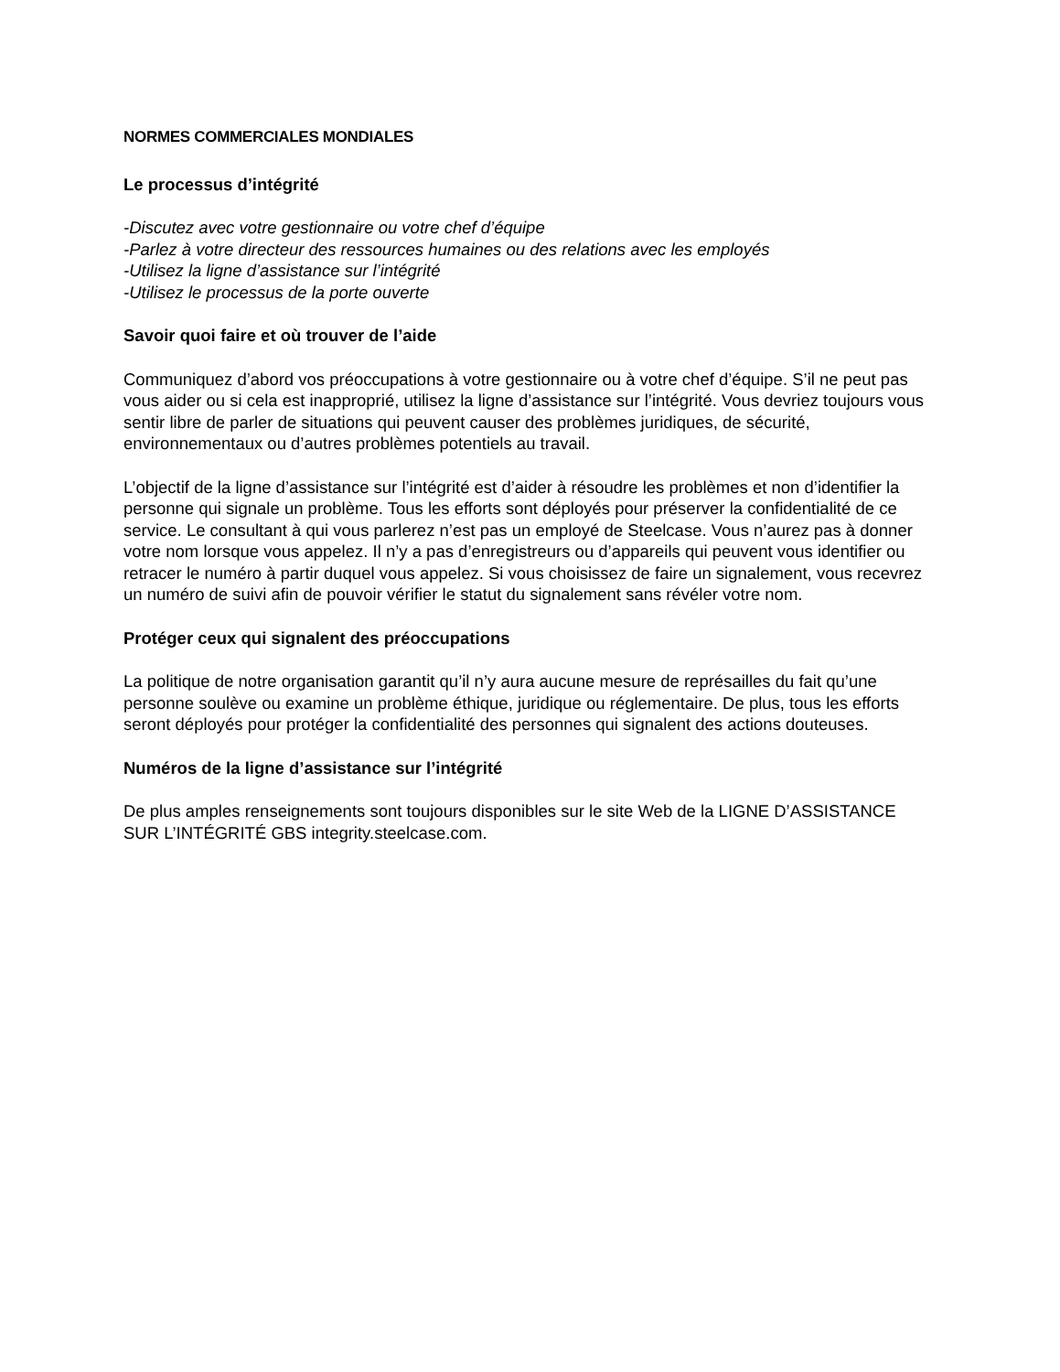NORMES COMMERCIALES MONDIALES
Le processus d’intégrité
-Discutez avec votre gestionnaire ou votre chef d’équipe
-Parlez à votre directeur des ressources humaines ou des relations avec les employés
-Utilisez la ligne d’assistance sur l’intégrité
-Utilisez le processus de la porte ouverte
Savoir quoi faire et où trouver de l’aide
Communiquez d’abord vos préoccupations à votre gestionnaire ou à votre chef d’équipe. S’il ne peut pas vous aider ou si cela est inapproprié, utilisez la ligne d’assistance sur l’intégrité. Vous devriez toujours vous sentir libre de parler de situations qui peuvent causer des problèmes juridiques, de sécurité, environnementaux ou d’autres problèmes potentiels au travail.
L’objectif de la ligne d’assistance sur l’intégrité est d’aider à résoudre les problèmes et non d’identifier la personne qui signale un problème. Tous les efforts sont déployés pour préserver la confidentialité de ce service. Le consultant à qui vous parlerez n’est pas un employé de Steelcase. Vous n’aurez pas à donner votre nom lorsque vous appelez. Il n’y a pas d’enregistreurs ou d’appareils qui peuvent vous identifier ou retracer le numéro à partir duquel vous appelez. Si vous choisissez de faire un signalement, vous recevrez un numéro de suivi afin de pouvoir vérifier le statut du signalement sans révéler votre nom.
Protéger ceux qui signalent des préoccupations
La politique de notre organisation garantit qu’il n’y aura aucune mesure de représailles du fait qu’une personne soulève ou examine un problème éthique, juridique ou réglementaire. De plus, tous les efforts seront déployés pour protéger la confidentialité des personnes qui signalent des actions douteuses.
Numéros de la ligne d’assistance sur l’intégrité
De plus amples renseignements sont toujours disponibles sur le site Web de la LIGNE D’ASSISTANCE SUR L’INTÉGRITÉ GBS integrity.steelcase.com.